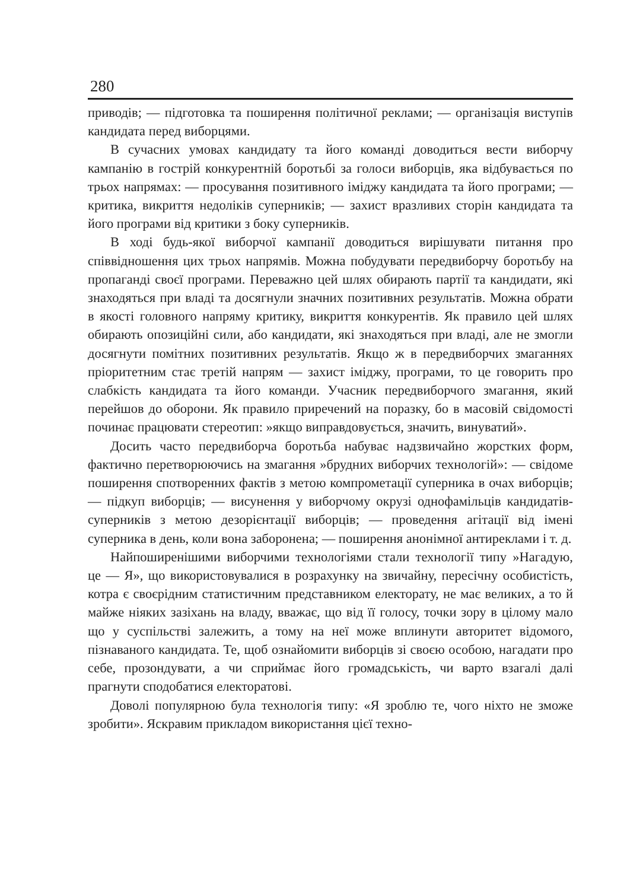280
приводів; — підготовка та поширення політичної реклами; — організація виступів кандидата перед виборцями.
В сучасних умовах кандидату та його команді доводиться вести виборчу кампанію в гострій конкурентній боротьбі за голоси виборців, яка відбувається по трьох напрямах: — просування позитивного іміджу кандидата та його програми; — критика, викриття недоліків суперників; — захист вразливих сторін кандидата та його програми від критики з боку суперників.
В ході будь-якої виборчої кампанії доводиться вирішувати питання про співвідношення цих трьох напрямів. Можна побудувати передвиборчу боротьбу на пропаганді своєї програми. Переважно цей шлях обирають партії та кандидати, які знаходяться при владі та досягнули значних позитивних результатів. Можна обрати в якості головного напряму критику, викриття конкурентів. Як правило цей шлях обирають опозиційні сили, або кандидати, які знаходяться при владі, але не змогли досягнути помітних позитивних результатів. Якщо ж в передвиборчих змаганнях пріоритетним стає третій напрям — захист іміджу, програми, то це говорить про слабкість кандидата та його команди. Учасник передвиборчого змагання, який перейшов до оборони. Як правило приречений на поразку, бо в масовій свідомості починає працювати стереотип: »якщо виправдовується, значить, винуватий».
Досить часто передвиборча боротьба набуває надзвичайно жорстких форм, фактично перетворюючись на змагання »брудних виборчих технологій»: — свідоме поширення спотворенних фактів з метою компрометації суперника в очах виборців; — підкуп виборців; — висунення у виборчому окрузі однофамільців кандидатів-суперників з метою дезорієнтації виборців; — проведення агітації від імені суперника в день, коли вона заборонена; — поширення анонімної антиреклами і т. д.
Найпоширенішими виборчими технологіями стали технології типу »Нагадую, це — Я», що використовувалися в розрахунку на звичайну, пересічну особистість, котра є своєрідним статистичним представником електорату, не має великих, а то й майже ніяких зазіхань на владу, вважає, що від її голосу, точки зору в цілому мало що у суспільстві залежить, а тому на неї може вплинути авторитет відомого, пізнаваного кандидата. Те, щоб ознайомити виборців зі своєю особою, нагадати про себе, прозондувати, а чи сприймає його громадськість, чи варто взагалі далі прагнути сподобатися електоратові.
Доволі популярною була технологія типу: «Я зроблю те, чого ніхто не зможе зробити». Яскравим прикладом використання цієї техно-